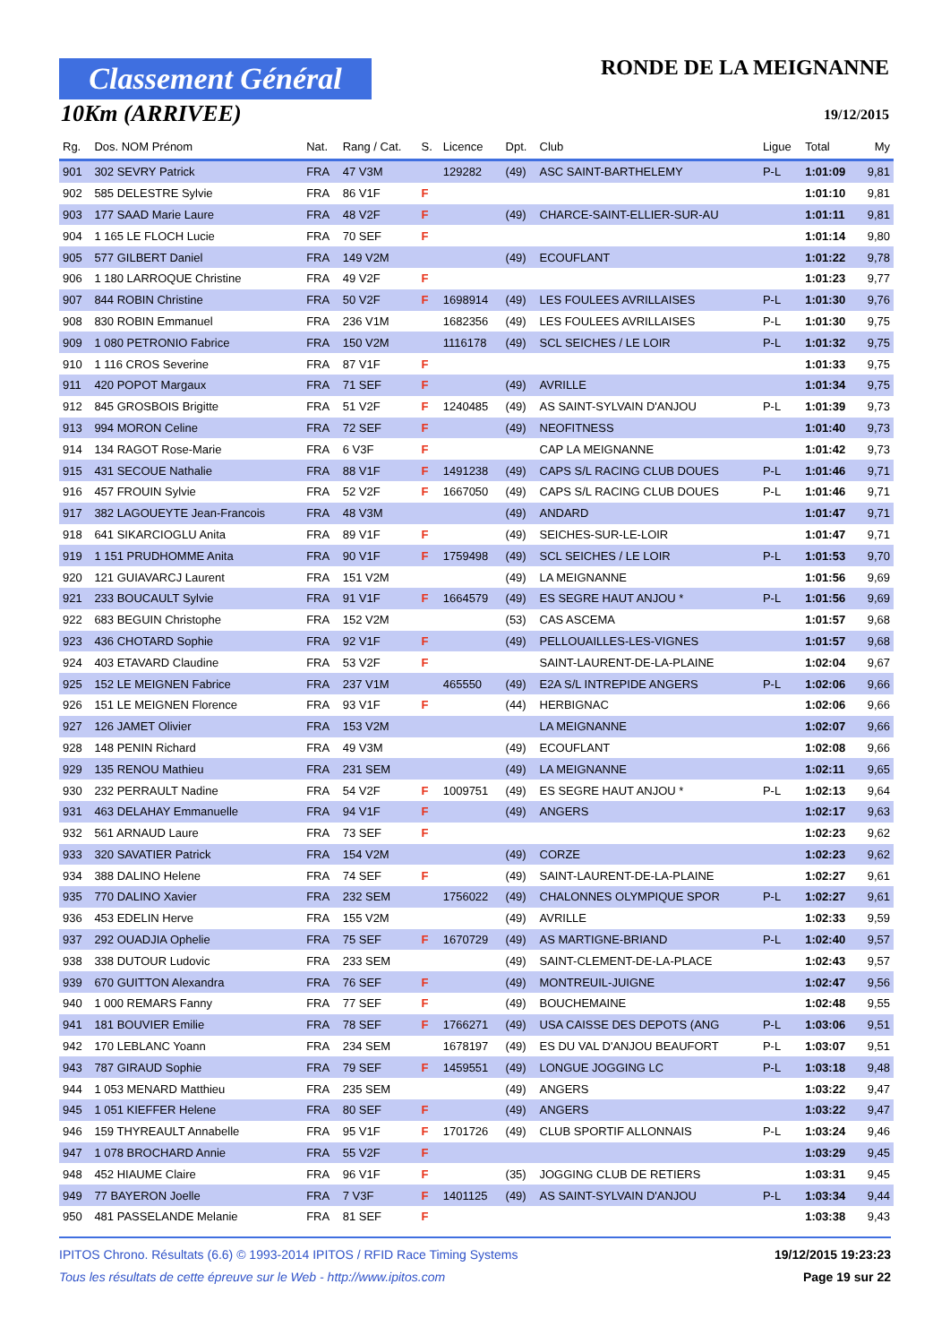Classement Général
10Km (ARRIVEE)
RONDE DE LA MEIGNANNE
19/12/2015
| Rg. | Dos. NOM Prénom | Nat. | Rang / Cat. | S. | Licence | Dpt. | Club | Ligue | Total | My |
| --- | --- | --- | --- | --- | --- | --- | --- | --- | --- | --- |
| 901 | 302 SEVRY Patrick | FRA | 47 V3M | | 129282 | (49) | ASC SAINT-BARTHELEMY | P-L | 1:01:09 | 9,81 |
| 902 | 585 DELESTRE Sylvie | FRA | 86 V1F | F | | | | | 1:01:10 | 9,81 |
| 903 | 177 SAAD Marie Laure | FRA | 48 V2F | F | | (49) | CHARCE-SAINT-ELLIER-SUR-AU | | 1:01:11 | 9,81 |
| 904 | 1 165 LE FLOCH Lucie | FRA | 70 SEF | F | | | | | 1:01:14 | 9,80 |
| 905 | 577 GILBERT Daniel | FRA | 149 V2M | | | (49) | ECOUFLANT | | 1:01:22 | 9,78 |
| 906 | 1 180 LARROQUE Christine | FRA | 49 V2F | F | | | | | 1:01:23 | 9,77 |
| 907 | 844 ROBIN Christine | FRA | 50 V2F | F | 1698914 | (49) | LES FOULEES AVRILLAISES | P-L | 1:01:30 | 9,76 |
| 908 | 830 ROBIN Emmanuel | FRA | 236 V1M | | 1682356 | (49) | LES FOULEES AVRILLAISES | P-L | 1:01:30 | 9,75 |
| 909 | 1 080 PETRONIO Fabrice | FRA | 150 V2M | | 1116178 | (49) | SCL SEICHES / LE LOIR | P-L | 1:01:32 | 9,75 |
| 910 | 1 116 CROS Severine | FRA | 87 V1F | F | | | | | 1:01:33 | 9,75 |
| 911 | 420 POPOT Margaux | FRA | 71 SEF | F | | (49) | AVRILLE | | 1:01:34 | 9,75 |
| 912 | 845 GROSBOIS Brigitte | FRA | 51 V2F | F | 1240485 | (49) | AS SAINT-SYLVAIN D'ANJOU | P-L | 1:01:39 | 9,73 |
| 913 | 994 MORON Celine | FRA | 72 SEF | F | | (49) | NEOFITNESS | | 1:01:40 | 9,73 |
| 914 | 134 RAGOT Rose-Marie | FRA | 6 V3F | F | | | CAP LA MEIGNANNE | | 1:01:42 | 9,73 |
| 915 | 431 SECOUE Nathalie | FRA | 88 V1F | F | 1491238 | (49) | CAPS S/L RACING CLUB DOUES | P-L | 1:01:46 | 9,71 |
| 916 | 457 FROUIN Sylvie | FRA | 52 V2F | F | 1667050 | (49) | CAPS S/L RACING CLUB DOUES | P-L | 1:01:46 | 9,71 |
| 917 | 382 LAGOUEYTE Jean-Francois | FRA | 48 V3M | | | (49) | ANDARD | | 1:01:47 | 9,71 |
| 918 | 641 SIKARCIOGLU Anita | FRA | 89 V1F | F | | (49) | SEICHES-SUR-LE-LOIR | | 1:01:47 | 9,71 |
| 919 | 1 151 PRUDHOMME Anita | FRA | 90 V1F | F | 1759498 | (49) | SCL SEICHES / LE LOIR | P-L | 1:01:53 | 9,70 |
| 920 | 121 GUIAVARCJ Laurent | FRA | 151 V2M | | | (49) | LA MEIGNANNE | | 1:01:56 | 9,69 |
| 921 | 233 BOUCAULT Sylvie | FRA | 91 V1F | F | 1664579 | (49) | ES SEGRE HAUT ANJOU * | P-L | 1:01:56 | 9,69 |
| 922 | 683 BEGUIN Christophe | FRA | 152 V2M | | | (53) | CAS ASCEMA | | 1:01:57 | 9,68 |
| 923 | 436 CHOTARD Sophie | FRA | 92 V1F | F | | (49) | PELLOUAILLES-LES-VIGNES | | 1:01:57 | 9,68 |
| 924 | 403 ETAVARD Claudine | FRA | 53 V2F | F | | | SAINT-LAURENT-DE-LA-PLAINE | | 1:02:04 | 9,67 |
| 925 | 152 LE MEIGNEN Fabrice | FRA | 237 V1M | | 465550 | (49) | E2A S/L INTREPIDE ANGERS | P-L | 1:02:06 | 9,66 |
| 926 | 151 LE MEIGNEN Florence | FRA | 93 V1F | F | | (44) | HERBIGNAC | | 1:02:06 | 9,66 |
| 927 | 126 JAMET Olivier | FRA | 153 V2M | | | | LA MEIGNANNE | | 1:02:07 | 9,66 |
| 928 | 148 PENIN Richard | FRA | 49 V3M | | | (49) | ECOUFLANT | | 1:02:08 | 9,66 |
| 929 | 135 RENOU Mathieu | FRA | 231 SEM | | | (49) | LA MEIGNANNE | | 1:02:11 | 9,65 |
| 930 | 232 PERRAULT Nadine | FRA | 54 V2F | F | 1009751 | (49) | ES SEGRE HAUT ANJOU * | P-L | 1:02:13 | 9,64 |
| 931 | 463 DELAHAY Emmanuelle | FRA | 94 V1F | F | | (49) | ANGERS | | 1:02:17 | 9,63 |
| 932 | 561 ARNAUD Laure | FRA | 73 SEF | F | | | | | 1:02:23 | 9,62 |
| 933 | 320 SAVATIER Patrick | FRA | 154 V2M | | | (49) | CORZE | | 1:02:23 | 9,62 |
| 934 | 388 DALINO Helene | FRA | 74 SEF | F | | (49) | SAINT-LAURENT-DE-LA-PLAINE | | 1:02:27 | 9,61 |
| 935 | 770 DALINO Xavier | FRA | 232 SEM | | 1756022 | (49) | CHALONNES OLYMPIQUE SPOR | P-L | 1:02:27 | 9,61 |
| 936 | 453 EDELIN Herve | FRA | 155 V2M | | | (49) | AVRILLE | | 1:02:33 | 9,59 |
| 937 | 292 OUADJIA Ophelie | FRA | 75 SEF | F | 1670729 | (49) | AS MARTIGNE-BRIAND | P-L | 1:02:40 | 9,57 |
| 938 | 338 DUTOUR Ludovic | FRA | 233 SEM | | | (49) | SAINT-CLEMENT-DE-LA-PLACE | | 1:02:43 | 9,57 |
| 939 | 670 GUITTON Alexandra | FRA | 76 SEF | F | | (49) | MONTREUIL-JUIGNE | | 1:02:47 | 9,56 |
| 940 | 1 000 REMARS Fanny | FRA | 77 SEF | F | | (49) | BOUCHEMAINE | | 1:02:48 | 9,55 |
| 941 | 181 BOUVIER Emilie | FRA | 78 SEF | F | 1766271 | (49) | USA CAISSE DES DEPOTS (ANG | P-L | 1:03:06 | 9,51 |
| 942 | 170 LEBLANC Yoann | FRA | 234 SEM | | 1678197 | (49) | ES DU VAL D'ANJOU BEAUFORT | P-L | 1:03:07 | 9,51 |
| 943 | 787 GIRAUD Sophie | FRA | 79 SEF | F | 1459551 | (49) | LONGUE JOGGING LC | P-L | 1:03:18 | 9,48 |
| 944 | 1 053 MENARD Matthieu | FRA | 235 SEM | | | (49) | ANGERS | | 1:03:22 | 9,47 |
| 945 | 1 051 KIEFFER Helene | FRA | 80 SEF | F | | (49) | ANGERS | | 1:03:22 | 9,47 |
| 946 | 159 THYREAULT Annabelle | FRA | 95 V1F | F | 1701726 | (49) | CLUB SPORTIF ALLONNAIS | P-L | 1:03:24 | 9,46 |
| 947 | 1 078 BROCHARD Annie | FRA | 55 V2F | F | | | | | 1:03:29 | 9,45 |
| 948 | 452 HIAUME Claire | FRA | 96 V1F | F | | (35) | JOGGING CLUB DE RETIERS | | 1:03:31 | 9,45 |
| 949 | 77 BAYERON Joelle | FRA | 7 V3F | F | 1401125 | (49) | AS SAINT-SYLVAIN D'ANJOU | P-L | 1:03:34 | 9,44 |
| 950 | 481 PASSELANDE Melanie | FRA | 81 SEF | F | | | | | 1:03:38 | 9,43 |
IPITOS Chrono. Résultats (6.6) © 1993-2014 IPITOS / RFID Race Timing Systems
Tous les résultats de cette épreuve sur le Web - http://www.ipitos.com
19/12/2015 19:23:23
Page 19 sur 22